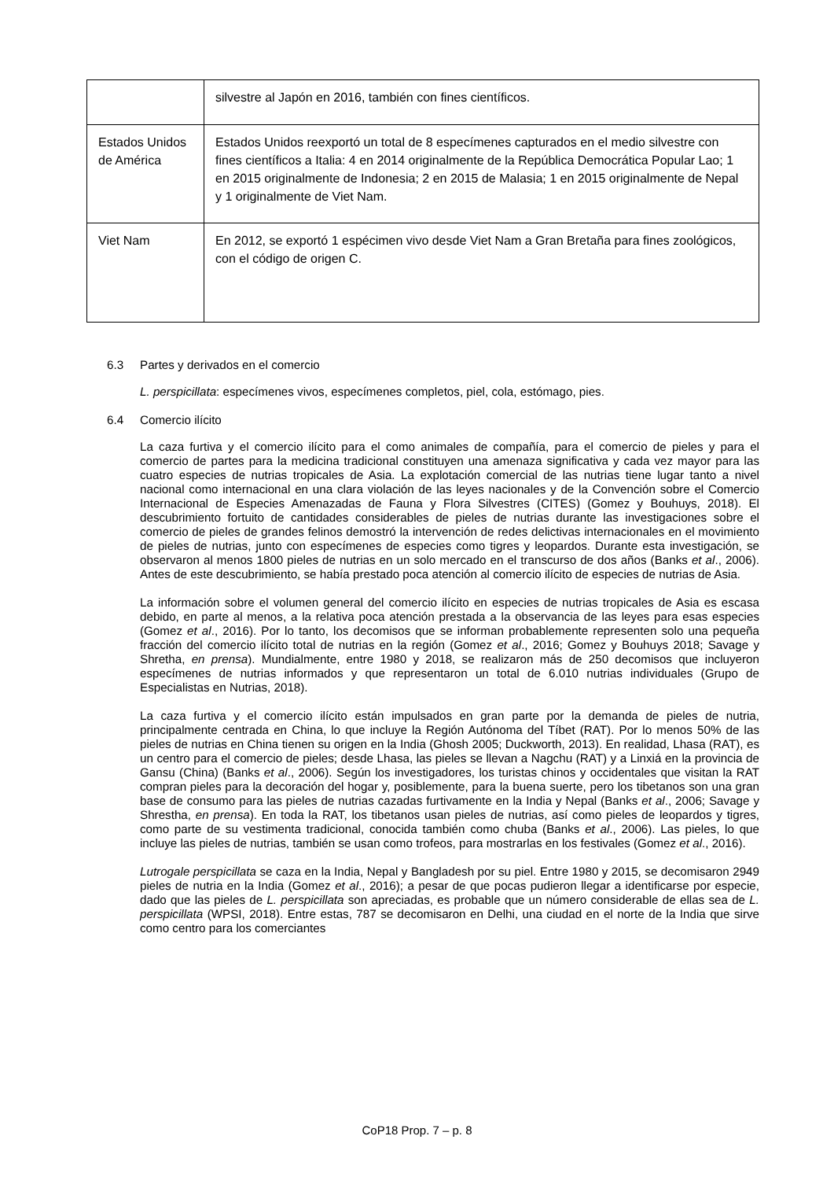| | silvestre al Japón en 2016, también con fines científicos. |
| Estados Unidos de América | Estados Unidos reexportó un total de 8 especímenes capturados en el medio silvestre con fines científicos a Italia: 4 en 2014 originalmente de la República Democrática Popular Lao; 1 en 2015 originalmente de Indonesia; 2 en 2015 de Malasia; 1 en 2015 originalmente de Nepal y 1 originalmente de Viet Nam. |
| Viet Nam | En 2012, se exportó 1 espécimen vivo desde Viet Nam a Gran Bretaña para fines zoológicos, con el código de origen C. |
6.3 Partes y derivados en el comercio
L. perspicillata: especímenes vivos, especímenes completos, piel, cola, estómago, pies.
6.4 Comercio ilícito
La caza furtiva y el comercio ilícito para el como animales de compañía, para el comercio de pieles y para el comercio de partes para la medicina tradicional constituyen una amenaza significativa y cada vez mayor para las cuatro especies de nutrias tropicales de Asia. La explotación comercial de las nutrias tiene lugar tanto a nivel nacional como internacional en una clara violación de las leyes nacionales y de la Convención sobre el Comercio Internacional de Especies Amenazadas de Fauna y Flora Silvestres (CITES) (Gomez y Bouhuys, 2018). El descubrimiento fortuito de cantidades considerables de pieles de nutrias durante las investigaciones sobre el comercio de pieles de grandes felinos demostró la intervención de redes delictivas internacionales en el movimiento de pieles de nutrias, junto con especímenes de especies como tigres y leopardos. Durante esta investigación, se observaron al menos 1800 pieles de nutrias en un solo mercado en el transcurso de dos años (Banks et al., 2006). Antes de este descubrimiento, se había prestado poca atención al comercio ilícito de especies de nutrias de Asia.
La información sobre el volumen general del comercio ilícito en especies de nutrias tropicales de Asia es escasa debido, en parte al menos, a la relativa poca atención prestada a la observancia de las leyes para esas especies (Gomez et al., 2016). Por lo tanto, los decomisos que se informan probablemente representen solo una pequeña fracción del comercio ilícito total de nutrias en la región (Gomez et al., 2016; Gomez y Bouhuys 2018; Savage y Shretha, en prensa). Mundialmente, entre 1980 y 2018, se realizaron más de 250 decomisos que incluyeron especímenes de nutrias informados y que representaron un total de 6.010 nutrias individuales (Grupo de Especialistas en Nutrias, 2018).
La caza furtiva y el comercio ilícito están impulsados en gran parte por la demanda de pieles de nutria, principalmente centrada en China, lo que incluye la Región Autónoma del Tíbet (RAT). Por lo menos 50% de las pieles de nutrias en China tienen su origen en la India (Ghosh 2005; Duckworth, 2013). En realidad, Lhasa (RAT), es un centro para el comercio de pieles; desde Lhasa, las pieles se llevan a Nagchu (RAT) y a Linxiá en la provincia de Gansu (China) (Banks et al., 2006). Según los investigadores, los turistas chinos y occidentales que visitan la RAT compran pieles para la decoración del hogar y, posiblemente, para la buena suerte, pero los tibetanos son una gran base de consumo para las pieles de nutrias cazadas furtivamente en la India y Nepal (Banks et al., 2006; Savage y Shrestha, en prensa). En toda la RAT, los tibetanos usan pieles de nutrias, así como pieles de leopardos y tigres, como parte de su vestimenta tradicional, conocida también como chuba (Banks et al., 2006). Las pieles, lo que incluye las pieles de nutrias, también se usan como trofeos, para mostrarlas en los festivales (Gomez et al., 2016).
Lutrogale perspicillata se caza en la India, Nepal y Bangladesh por su piel. Entre 1980 y 2015, se decomisaron 2949 pieles de nutria en la India (Gomez et al., 2016); a pesar de que pocas pudieron llegar a identificarse por especie, dado que las pieles de L. perspicillata son apreciadas, es probable que un número considerable de ellas sea de L. perspicillata (WPSI, 2018). Entre estas, 787 se decomisaron en Delhi, una ciudad en el norte de la India que sirve como centro para los comerciantes
CoP18 Prop. 7 – p. 8